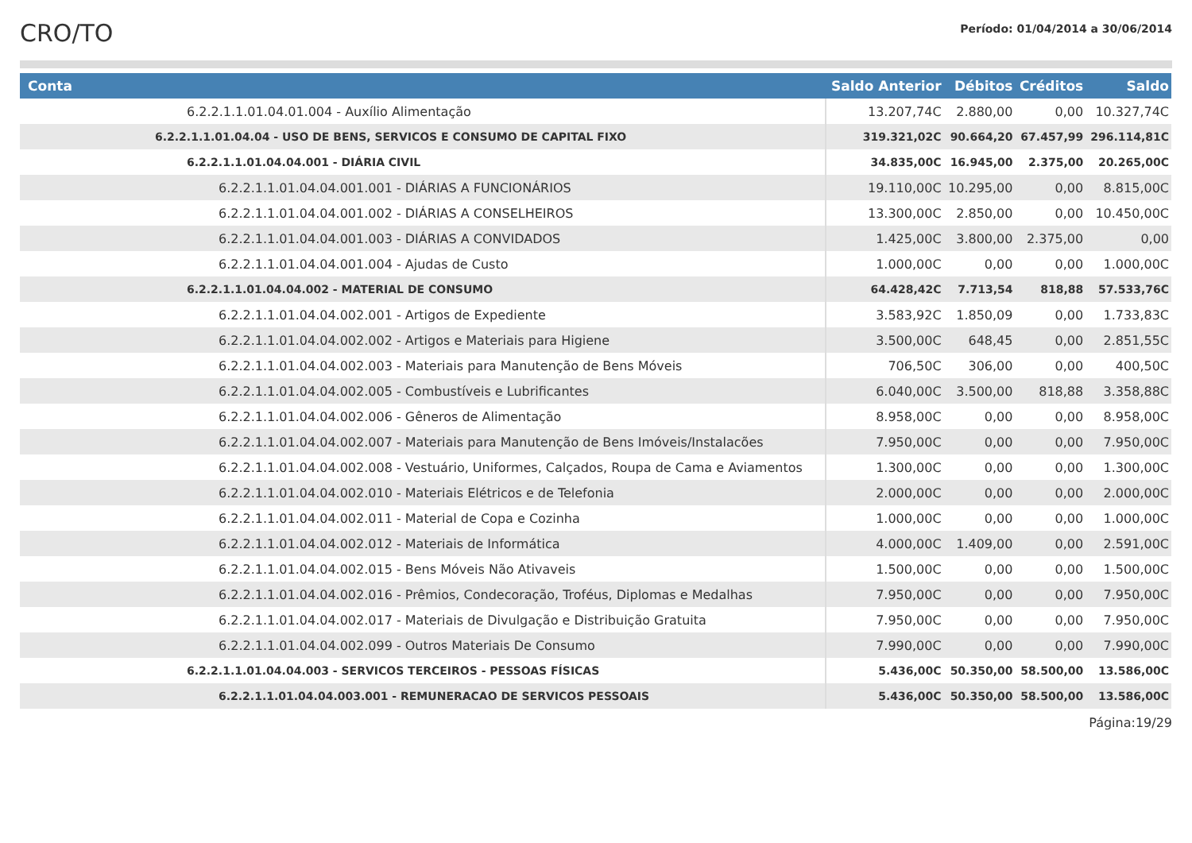CRO/TO
Período: 01/04/2014 a 30/06/2014
| Conta | Saldo Anterior | Débitos | Créditos | Saldo |
| --- | --- | --- | --- | --- |
| 6.2.2.1.1.01.04.01.004 - Auxílio Alimentação | 13.207,74C | 2.880,00 | 0,00 | 10.327,74C |
| 6.2.2.1.1.01.04.04 - USO DE BENS, SERVICOS E CONSUMO DE CAPITAL FIXO | 319.321,02C | 90.664,20 | 67.457,99 | 296.114,81C |
| 6.2.2.1.1.01.04.04.001 - DIÁRIA CIVIL | 34.835,00C | 16.945,00 | 2.375,00 | 20.265,00C |
| 6.2.2.1.1.01.04.04.001.001 - DIÁRIAS A FUNCIONÁRIOS | 19.110,00C | 10.295,00 | 0,00 | 8.815,00C |
| 6.2.2.1.1.01.04.04.001.002 - DIÁRIAS A CONSELHEIROS | 13.300,00C | 2.850,00 | 0,00 | 10.450,00C |
| 6.2.2.1.1.01.04.04.001.003 - DIÁRIAS A CONVIDADOS | 1.425,00C | 3.800,00 | 2.375,00 | 0,00 |
| 6.2.2.1.1.01.04.04.001.004 - Ajudas de Custo | 1.000,00C | 0,00 | 0,00 | 1.000,00C |
| 6.2.2.1.1.01.04.04.002 - MATERIAL DE CONSUMO | 64.428,42C | 7.713,54 | 818,88 | 57.533,76C |
| 6.2.2.1.1.01.04.04.002.001 - Artigos de Expediente | 3.583,92C | 1.850,09 | 0,00 | 1.733,83C |
| 6.2.2.1.1.01.04.04.002.002 - Artigos e Materiais para Higiene | 3.500,00C | 648,45 | 0,00 | 2.851,55C |
| 6.2.2.1.1.01.04.04.002.003 - Materiais para Manutenção de Bens Móveis | 706,50C | 306,00 | 0,00 | 400,50C |
| 6.2.2.1.1.01.04.04.002.005 - Combustíveis e Lubrificantes | 6.040,00C | 3.500,00 | 818,88 | 3.358,88C |
| 6.2.2.1.1.01.04.04.002.006 - Gêneros de Alimentação | 8.958,00C | 0,00 | 0,00 | 8.958,00C |
| 6.2.2.1.1.01.04.04.002.007 - Materiais para Manutenção de Bens Imóveis/Instalacões | 7.950,00C | 0,00 | 0,00 | 7.950,00C |
| 6.2.2.1.1.01.04.04.002.008 - Vestuário, Uniformes, Calçados, Roupa de Cama e Aviamentos | 1.300,00C | 0,00 | 0,00 | 1.300,00C |
| 6.2.2.1.1.01.04.04.002.010 - Materiais Elétricos e de Telefonia | 2.000,00C | 0,00 | 0,00 | 2.000,00C |
| 6.2.2.1.1.01.04.04.002.011 - Material de Copa e Cozinha | 1.000,00C | 0,00 | 0,00 | 1.000,00C |
| 6.2.2.1.1.01.04.04.002.012 - Materiais de Informática | 4.000,00C | 1.409,00 | 0,00 | 2.591,00C |
| 6.2.2.1.1.01.04.04.002.015 - Bens Móveis Não Ativaveis | 1.500,00C | 0,00 | 0,00 | 1.500,00C |
| 6.2.2.1.1.01.04.04.002.016 - Prêmios, Condecoração, Troféus, Diplomas e Medalhas | 7.950,00C | 0,00 | 0,00 | 7.950,00C |
| 6.2.2.1.1.01.04.04.002.017 - Materiais de Divulgação e Distribuição Gratuita | 7.950,00C | 0,00 | 0,00 | 7.950,00C |
| 6.2.2.1.1.01.04.04.002.099 - Outros Materiais De Consumo | 7.990,00C | 0,00 | 0,00 | 7.990,00C |
| 6.2.2.1.1.01.04.04.003 - SERVICOS TERCEIROS - PESSOAS FÍSICAS | 5.436,00C | 50.350,00 | 58.500,00 | 13.586,00C |
| 6.2.2.1.1.01.04.04.003.001 - REMUNERACAO DE SERVICOS PESSOAIS | 5.436,00C | 50.350,00 | 58.500,00 | 13.586,00C |
Página:19/29